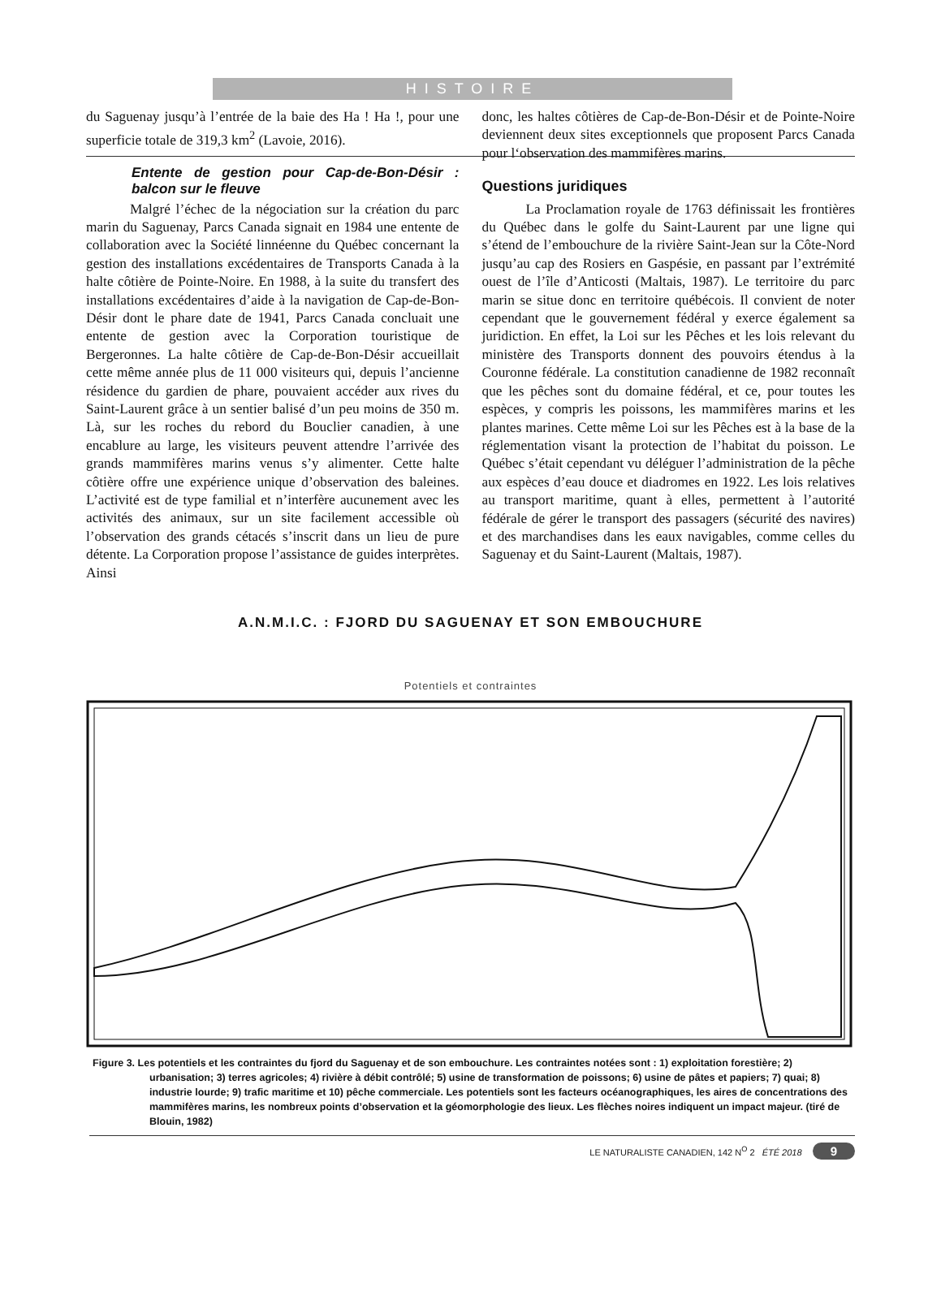HISTOIRE
du Saguenay jusqu’à l’entrée de la baie des Ha ! Ha !, pour une superficie totale de 319,3 km<sup>2</sup> (Lavoie, 2016).
Entente de gestion pour Cap-de-Bon-Désir : balcon sur le fleuve
Malgré l’échec de la négociation sur la création du parc marin du Saguenay, Parcs Canada signait en 1984 une entente de collaboration avec la Société linnéenne du Québec concernant la gestion des installations excédentaires de Transports Canada à la halte côtière de Pointe-Noire. En 1988, à la suite du transfert des installations excédentaires d’aide à la navigation de Cap-de-Bon-Désir dont le phare date de 1941, Parcs Canada concluait une entente de gestion avec la Corporation touristique de Bergeronnes. La halte côtière de Cap-de-Bon-Désir accueillait cette même année plus de 11 000 visiteurs qui, depuis l’ancienne résidence du gardien de phare, pouvaient accéder aux rives du Saint-Laurent grâce à un sentier balisé d’un peu moins de 350 m. Là, sur les roches du rebord du Bouclier canadien, à une encablure au large, les visiteurs peuvent attendre l’arrivée des grands mammifères marins venus s’y alimenter. Cette halte côtière offre une expérience unique d’observation des baleines. L’activité est de type familial et n’interfère aucunement avec les activités des animaux, sur un site facilement accessible où l’observation des grands cétacés s’inscrit dans un lieu de pure détente. La Corporation propose l’assistance de guides interprètes. Ainsi
donc, les haltes côtières de Cap-de-Bon-Désir et de Pointe-Noire deviennent deux sites exceptionnels que proposent Parcs Canada pour l‘observation des mammifères marins.
Questions juridiques
La Proclamation royale de 1763 définissait les frontières du Québec dans le golfe du Saint-Laurent par une ligne qui s’étend de l’embouchure de la rivière Saint-Jean sur la Côte-Nord jusqu’au cap des Rosiers en Gaspésie, en passant par l’extrémité ouest de l’île d’Anticosti (Maltais, 1987). Le territoire du parc marin se situe donc en territoire québécois. Il convient de noter cependant que le gouvernement fédéral y exerce également sa juridiction. En effet, la Loi sur les Pêches et les lois relevant du ministère des Transports donnent des pouvoirs étendus à la Couronne fédérale. La constitution canadienne de 1982 reconnaît que les pêches sont du domaine fédéral, et ce, pour toutes les espèces, y compris les poissons, les mammifères marins et les plantes marines. Cette même Loi sur les Pêches est à la base de la réglementation visant la protection de l’habitat du poisson. Le Québec s’était cependant vu déléguer l’administration de la pêche aux espèces d’eau douce et diadromes en 1922. Les lois relatives au transport maritime, quant à elles, permettent à l’autorité fédérale de gérer le transport des passagers (sécurité des navires) et des marchandises dans les eaux navigables, comme celles du Saguenay et du Saint-Laurent (Maltais, 1987).
A.N.M.I.C. : FJORD DU SAGUENAY ET SON EMBOUCHURE
Potentiels et contraintes
Figure 3. Les potentiels et les contraintes du fjord du Saguenay et de son embouchure. Les contraintes notées sont : 1) exploitation forestière; 2) urbanisation; 3) terres agricoles; 4) rivière à débit contrôlé; 5) usine de transformation de poissons; 6) usine de pâtes et papiers; 7) quai; 8) industrie lourde; 9) trafic maritime et 10) pêche commerciale. Les potentiels sont les facteurs océanographiques, les aires de concentrations des mammifères marins, les nombreux points d’observation et la géomorphologie des lieux. Les flèches noires indiquent un impact majeur. (tiré de Blouin, 1982)
LE NATURALISTE CANADIEN, 142 N<sup>O</sup> 2 ÉTÉ 2018 9